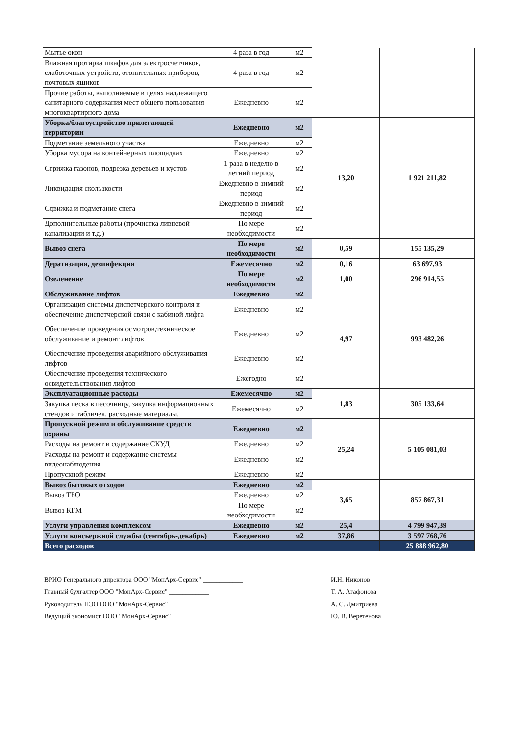| Мытье окон | 4 раза в год | м2 | | |
| Влажная протирка шкафов для электросчетчиков, слаботочных устройств, отопительных приборов, почтовых ящиков | 4 раза в год | м2 | | |
| Прочие работы, выполняемые в целях надлежащего санитарного содержания мест общего пользования многоквартирного дома | Ежедневно | м2 | | |
| Уборка/благоустройство прилегающей территории | Ежедневно | м2 | 13,20 | 1 921 211,82 |
| Подметание земельного участка | Ежедневно | м2 | | |
| Уборка мусора на контейнерных площадках | Ежедневно | м2 | | |
| Стрижка газонов, подрезка деревьев и кустов | 1 раза в неделю в летний период | м2 | | |
| Ликвидация скользкости | Ежедневно в зимний период | м2 | | |
| Сдвижка и подметание снега | Ежедневно в зимний период | м2 | | |
| Дополнительные работы (прочистка ливневой канализации и т.д.) | По мере необходимости | м2 | | |
| Вывоз снега | По мере необходимости | м2 | 0,59 | 155 135,29 |
| Дератизация, дезинфекция | Ежемесячно | м2 | 0,16 | 63 697,93 |
| Озеленение | По мере необходимости | м2 | 1,00 | 296 914,55 |
| Обслуживание лифтов | Ежедневно | м2 | 4,97 | 993 482,26 |
| Организация системы диспетчерского контроля и обеспечение диспетчерской связи с кабиной лифта | Ежедневно | м2 | | |
| Обеспечение проведения осмотров,техническое обслуживание и ремонт лифтов | Ежедневно | м2 | | |
| Обеспечение проведения аварийного обслуживания лифтов | Ежедневно | м2 | | |
| Обеспечение проведения технического освидетельствования лифтов | Ежегодно | м2 | | |
| Эксплуатационные расходы | Ежемесячно | м2 | 1,83 | 305 133,64 |
| Закупка песка в песочницу, закупка информационных стендов и табличек, расходные материалы. | Ежемесячно | м2 | | |
| Пропускной режим и обслуживание средств охраны | Ежедневно | м2 | 25,24 | 5 105 081,03 |
| Расходы на ремонт и содержание СКУД | Ежедневно | м2 | | |
| Расходы на ремонт и содержание системы видеонаблюдения | Ежедневно | м2 | | |
| Пропускной режим | Ежедневно | м2 | | |
| Вывоз бытовых отходов | Ежедневно | м2 | 3,65 | 857 867,31 |
| Вывоз ТБО | Ежедневно | м2 | | |
| Вывоз КГМ | По мере необходимости | м2 | | |
| Услуги управления комплексом | Ежедневно | м2 | 25,4 | 4 799 947,39 |
| Услуги консьержной службы (сентябрь-декабрь) | Ежедневно | м2 | 37,86 | 3 597 768,76 |
| Всего расходов | | | | 25 888 962,80 |
ВРИО Генерального директора ООО "МонАрх-Сервис" ____________ И.Н. Никонов
Главный бухгалтер ООО "МонАрх-Сервис" ____________ Т. А. Агафонова
Руководитель ПЭО ООО "МонАрх-Сервис" ____________ А. С. Дмитриева
Ведущий экономист ООО "МонАрх-Сервис" ____________ Ю. В. Веретенова